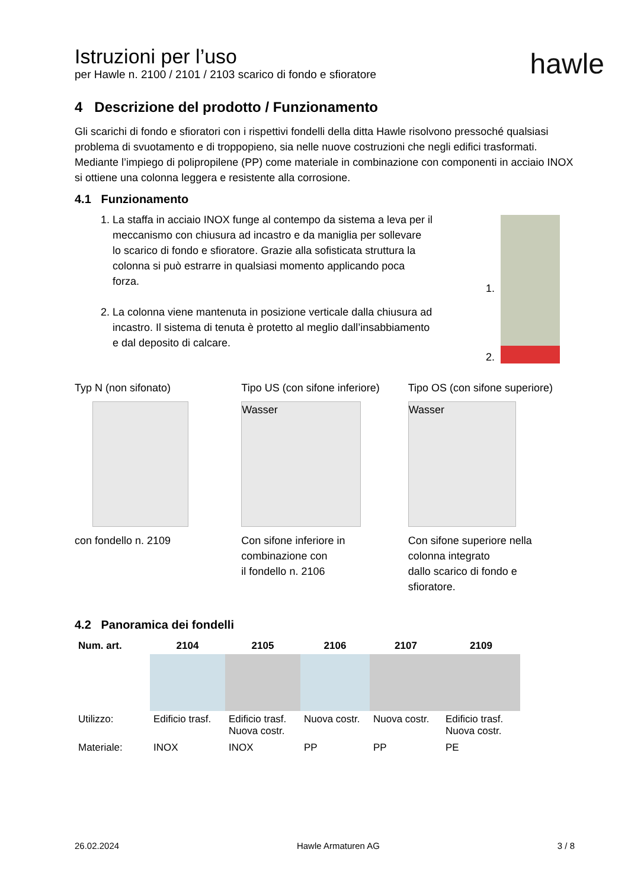hawle
Istruzioni per l’uso
per Hawle n. 2100 / 2101 / 2103 scarico di fondo e sfioratore
4 Descrizione del prodotto / Funzionamento
Gli scarichi di fondo e sfioratori con i rispettivi fondelli della ditta Hawle risolvono pressoché qualsiasi problema di svuotamento e di troppopieno, sia nelle nuove costruzioni che negli edifici trasformati. Mediante l’impiego di polipropilene (PP) come materiale in combinazione con componenti in acciaio INOX si ottiene una colonna leggera e resistente alla corrosione.
4.1 Funzionamento
1. La staffa in acciaio INOX funge al contempo da sistema a leva per il meccanismo con chiusura ad incastro e da maniglia per sollevare lo scarico di fondo e sfioratore. Grazie alla sofisticata struttura la colonna si può estrarre in qualsiasi momento applicando poca forza.
2. La colonna viene mantenuta in posizione verticale dalla chiusura ad incastro. Il sistema di tenuta è protetto al meglio dall’insabbiamento e dal deposito di calcare.
1.
2.
Typ N (non sifonato)
con fondello n. 2109
Tipo US (con sifone inferiore)
Wasser
Con sifone inferiore in
combinazione con
il fondello n. 2106
Tipo OS (con sifone superiore)
Wasser
Con sifone superiore nella
colonna integrato
dallo scarico di fondo e
sfioratore.
4.2 Panoramica dei fondelli
| Num. art. | 2104 | 2105 | 2106 | 2107 | 2109 |
| --- | --- | --- | --- | --- | --- |
| Utilizzo: | Edificio trasf. | Edificio trasf. Nuova costr. | Nuova costr. | Nuova costr. | Edificio trasf. Nuova costr. |
| Materiale: | INOX | INOX | PP | PP | PE |
26.02.2024 Hawle Armaturen AG 3 / 8